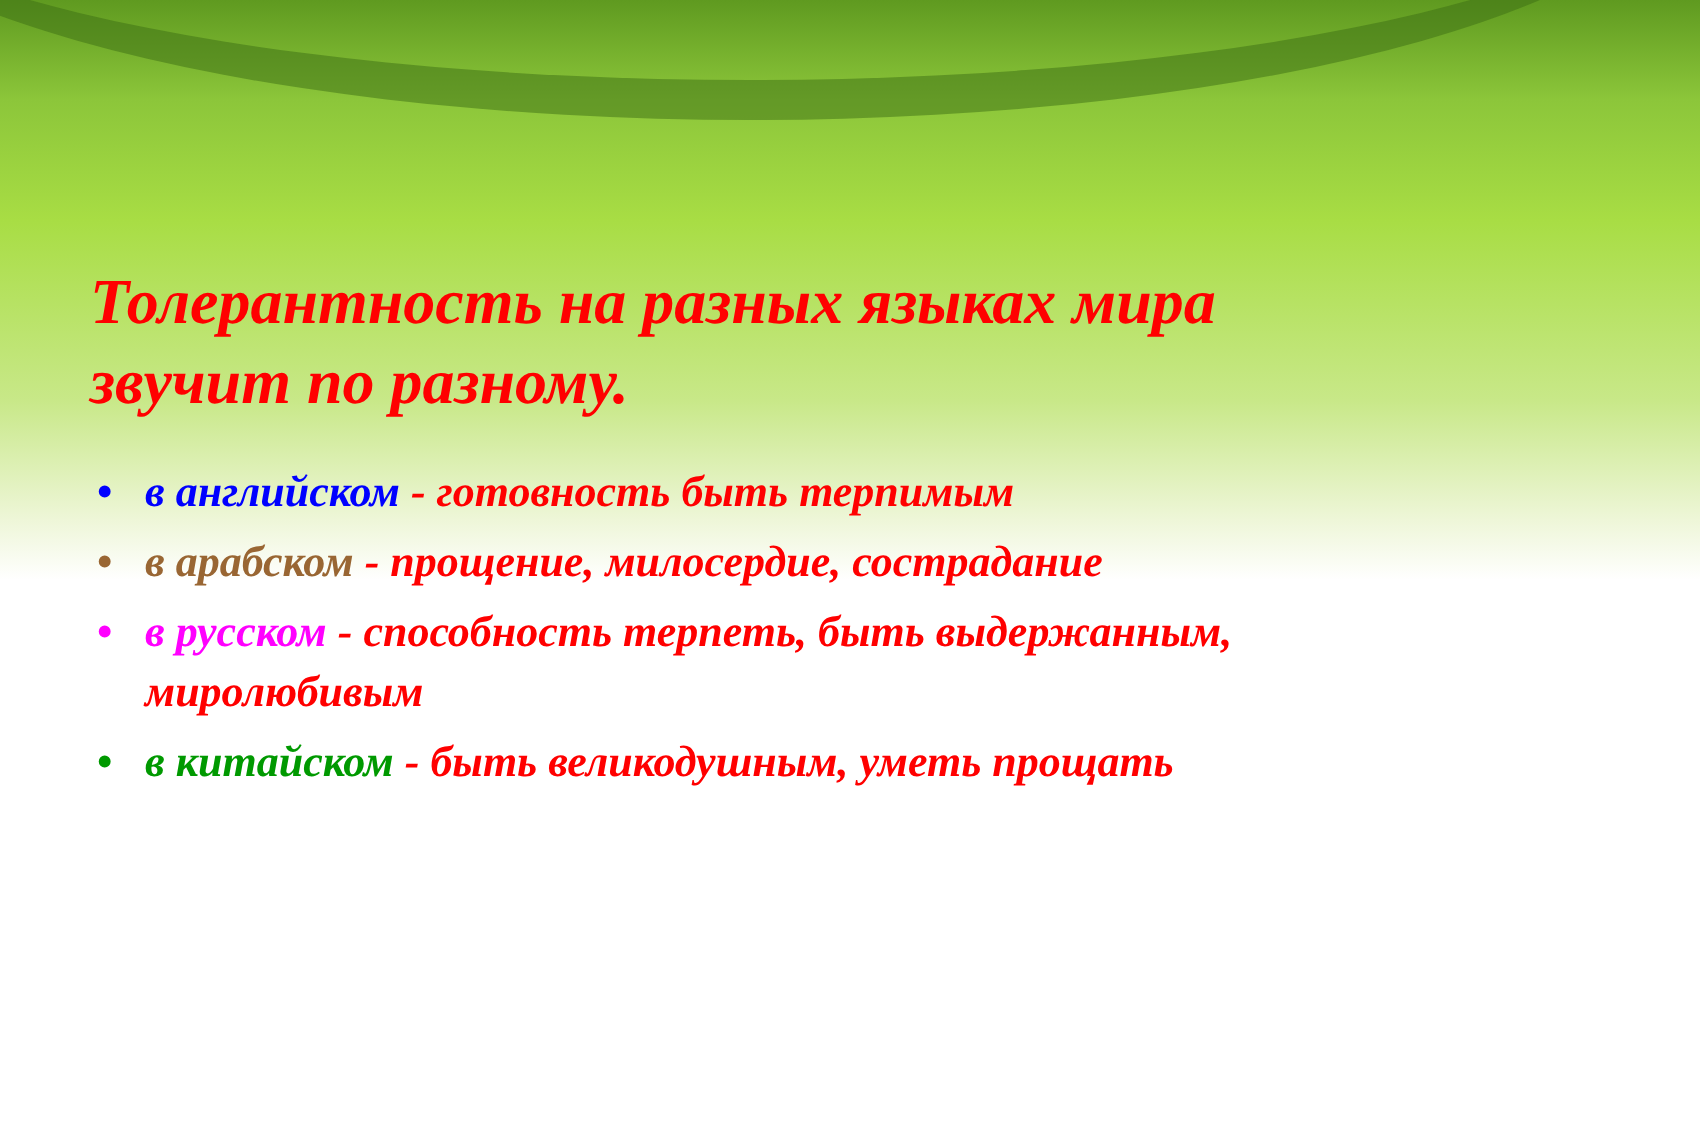Толерантность на разных языках мира звучит по разному.
• в английском - готовность быть терпимым
• в арабском - прощение, милосердие, сострадание
• в русском - способность терпеть, быть выдержанным, миролюбивым
• в китайском - быть великодушным, уметь прощать